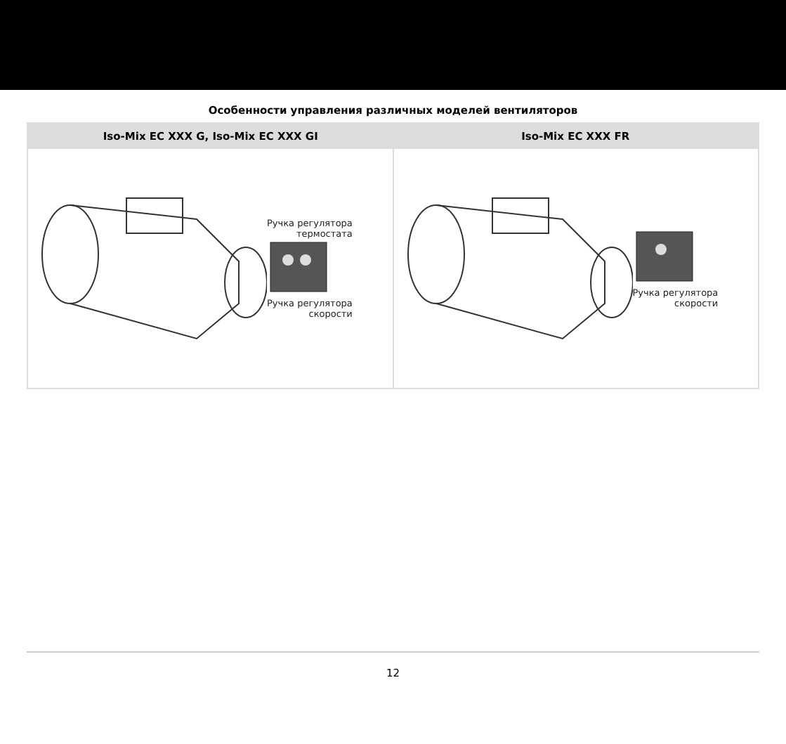Особенности управления различных моделей вентиляторов
| Iso-Mix EC XXX G, Iso-Mix EC XXX GI | Iso-Mix EC XXX FR |
| --- | --- |
| Ручка регулятора термостата Ручка регулятора скорости | Ручка регулятора скорости |
12